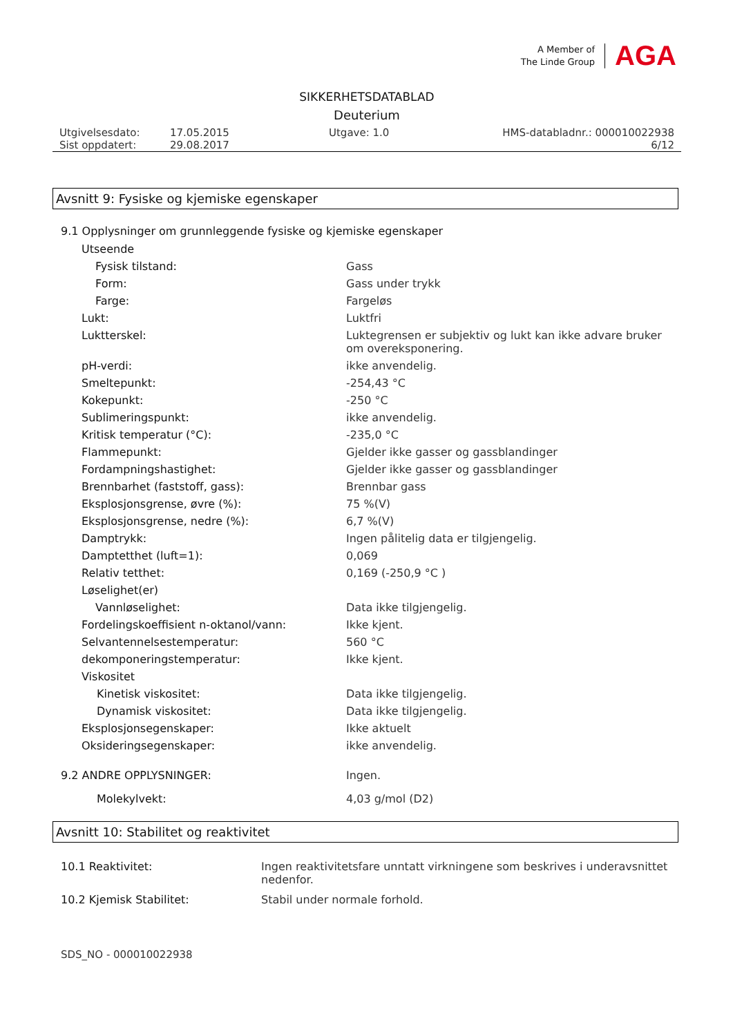A Member of
The Linde Group
AGA
SIKKERHETSDATABLAD
Deuterium
Utgivelsesdato:
Sist oppdatert:
17.05.2015
29.08.2017
Utgave: 1.0 HMS-databladnr.: 000010022938
6/12
Avsnitt 9: Fysiske og kjemiske egenskaper
9.1 Opplysninger om grunnleggende fysiske og kjemiske egenskaper
| Utseende | |
| Fysisk tilstand: | Gass |
| Form: | Gass under trykk |
| Farge: | Fargeløs |
| Lukt: | Luktfri |
| Luktterskel: | Luktegrensen er subjektiv og lukt kan ikke advare bruker om overeksponering. |
| pH-verdi: | ikke anvendelig. |
| Smeltepunkt: | -254,43 °C |
| Kokepunkt: | -250 °C |
| Sublimeringspunkt: | ikke anvendelig. |
| Kritisk temperatur (°C): | -235,0 °C |
| Flammepunkt: | Gjelder ikke gasser og gassblandinger |
| Fordampningshastighet: | Gjelder ikke gasser og gassblandinger |
| Brennbarhet (faststoff, gass): | Brennbar gass |
| Eksplosjonsgrense, øvre (%): | 75 %(V) |
| Eksplosjonsgrense, nedre (%): | 6,7 %(V) |
| Damptrykk: | Ingen pålitelig data er tilgjengelig. |
| Damptetthet (luft=1): | 0,069 |
| Relativ tetthet: | 0,169 (-250,9 °C ) |
| Løselighet(er) | |
| Vannløselighet: | Data ikke tilgjengelig. |
| Fordelingskoeffisient n-oktanol/vann: | Ikke kjent. |
| Selvantennelsestemperatur: | 560 °C |
| dekomponeringstemperatur: | Ikke kjent. |
| Viskositet | |
| Kinetisk viskositet: | Data ikke tilgjengelig. |
| Dynamisk viskositet: | Data ikke tilgjengelig. |
| Eksplosjonsegenskaper: | Ikke aktuelt |
| Oksideringsegenskaper: | ikke anvendelig. |
| 9.2 ANDRE OPPLYSNINGER: | Ingen. |
| Molekylvekt: | 4,03 g/mol (D2) |
Avsnitt 10: Stabilitet og reaktivitet
| 10.1 Reaktivitet: | Ingen reaktivitetsfare unntatt virkningene som beskrives i underavsnittet nedenfor. |
| 10.2 Kjemisk Stabilitet: | Stabil under normale forhold. |
SDS_NO - 000010022938